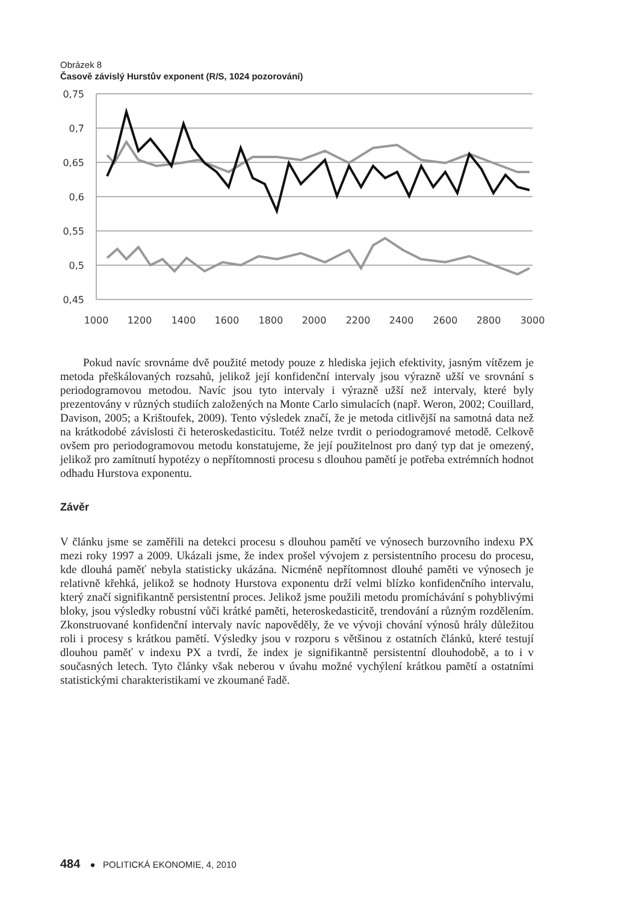Obrázek 8
Časově závislý Hurstův exponent (R/S, 1024 pozorování)
0,75
0,7
0,65
0,6
0,55
0,5
0,45
1000
1200
1400
1600
1800
2000
2200
2400
2600
2800
3000
Pokud navíc srovnáme dvě použité metody pouze z hlediska jejich efektivity, jasným vítězem je metoda přeškálovaných rozsahů, jelikož její konfidenční intervaly jsou výrazně užší ve srovnání s periodogramovou metodou. Navíc jsou tyto intervaly i výrazně užší než intervaly, které byly prezentovány v různých studiích založených na Monte Carlo simulacích (např. Weron, 2002; Couillard, Davison, 2005; a Krištoufek, 2009). Tento výsledek značí, že je metoda citlivější na samotná data než na krátkodobé závislosti či heteroskedasticitu. Totéž nelze tvrdit o periodogramové metodě. Celkově ovšem pro periodogramovou metodu konstatujeme, že její použitelnost pro daný typ dat je omezený, jelikož pro zamítnutí hypotézy o nepřítomnosti procesu s dlouhou pamětí je potřeba extrémních hodnot odhadu Hurstova exponentu.
Závěr
V článku jsme se zaměřili na detekci procesu s dlouhou pamětí ve výnosech burzovního indexu PX mezi roky 1997 a 2009. Ukázali jsme, že index prošel vývojem z persistentního procesu do procesu, kde dlouhá paměť nebyla statisticky ukázána. Nicméně nepřítomnost dlouhé paměti ve výnosech je relativně křehká, jelikož se hodnoty Hurstova exponentu drží velmi blízko konfidenčního intervalu, který značí signifikantně persistentní proces. Jelikož jsme použili metodu promíchávání s pohyblivými bloky, jsou výsledky robustní vůči krátké paměti, heteroskedasticitě, trendování a různým rozdělením. Zkonstruované konfidenční intervaly navíc napověděly, že ve vývoji chování výnosů hrály důležitou roli i procesy s krátkou pamětí. Výsledky jsou v rozporu s většinou z ostatních článků, které testují dlouhou paměť v indexu PX a tvrdí, že index je signifikantně persistentní dlouhodobě, a to i v současných letech. Tyto články však neberou v úvahu možné vychýlení krátkou pamětí a ostatními statistickými charakteristikami ve zkoumané řadě.
484 ● POLITICKÁ EKONOMIE, 4, 2010